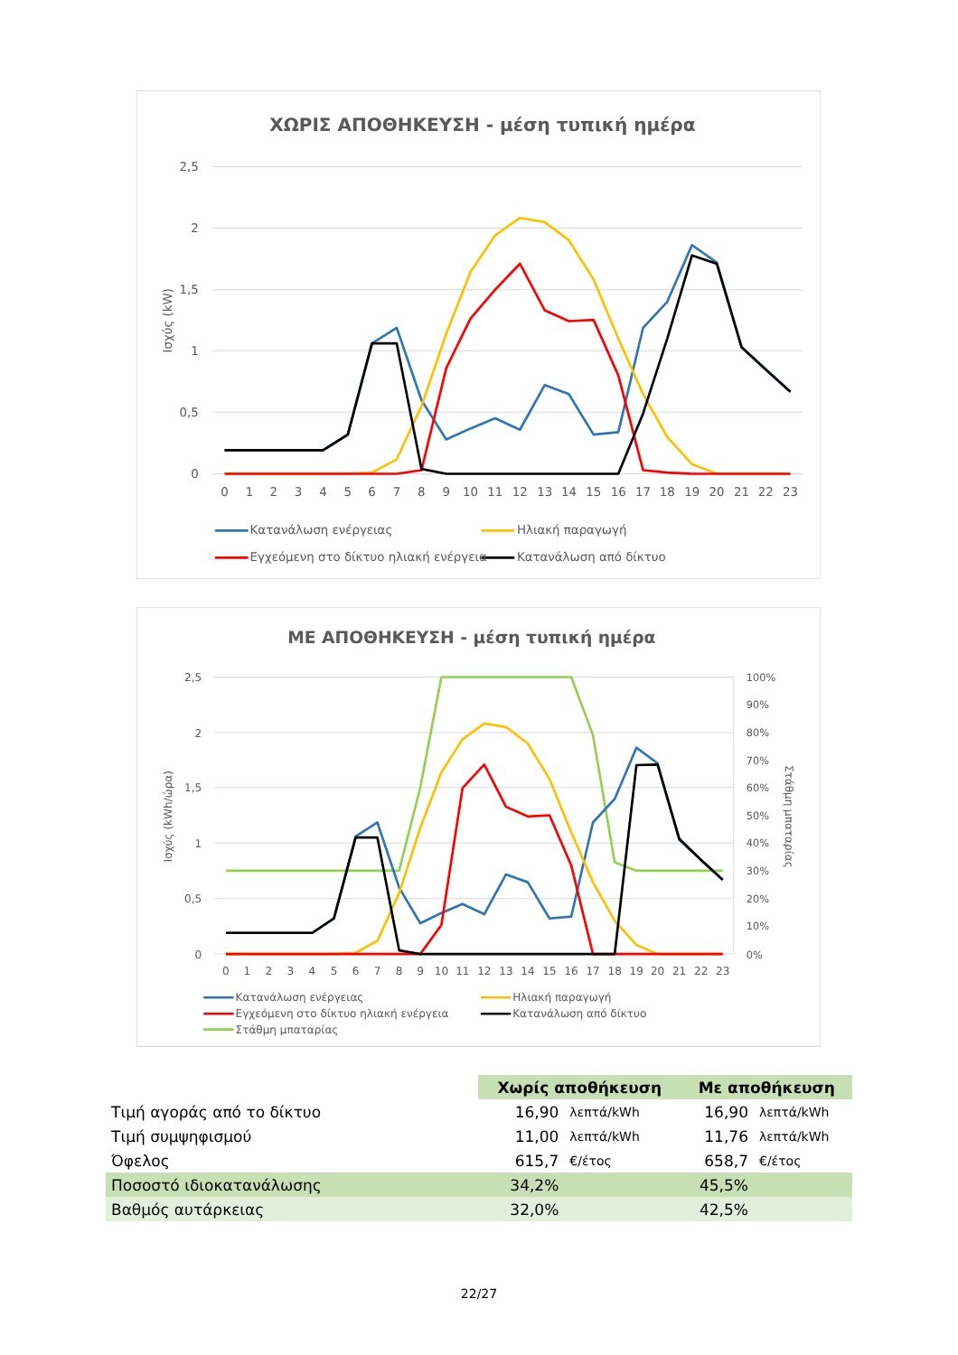ΧΩΡΙΣ ΑΠΟΘΗΚΕΥΣΗ - μέση τυπική ημέρα
2,5
2
1,5
1
0,5
0
Ισχύς (kW)
0
1
2
3
4
5
6
7
8
9
10
11
12
13
14
15
16
17
18
19
20
21
22
23
Κατανάλωση ενέργειας
Ηλιακή παραγωγή
Εγχεόμενη στο δίκτυο ηλιακή ενέργεια
Κατανάλωση από δίκτυο
ΜΕ ΑΠΟΘΗΚΕΥΣΗ - μέση τυπική ημέρα
2,5
2
1,5
1
0,5
0
100%
90%
80%
70%
60%
50%
40%
30%
20%
10%
0%
Ισχύς (kWh/ώρα)
Στάθμη μπαταρίας
0
1
2
3
4
5
6
7
8
9
10
11
12
13
14
15
16
17
18
19
20
21
22
23
Κατανάλωση ενέργειας
Ηλιακή παραγωγή
Εγχεόμενη στο δίκτυο ηλιακή ενέργεια
Κατανάλωση από δίκτυο
Στάθμη μπαταρίας
| | Χωρίς αποθήκευση | | Με αποθήκευση | |
| Τιμή αγοράς από το δίκτυο | 16,90 | λεπτά/kWh | 16,90 | λεπτά/kWh |
| Τιμή συμψηφισμού | 11,00 | λεπτά/kWh | 11,76 | λεπτά/kWh |
| Όφελος | 615,7 | €/έτος | 658,7 | €/έτος |
| Ποσοστό ιδιοκατανάλωσης | 34,2% | | 45,5% | |
| Βαθμός αυτάρκειας | 32,0% | | 42,5% | |
22/27